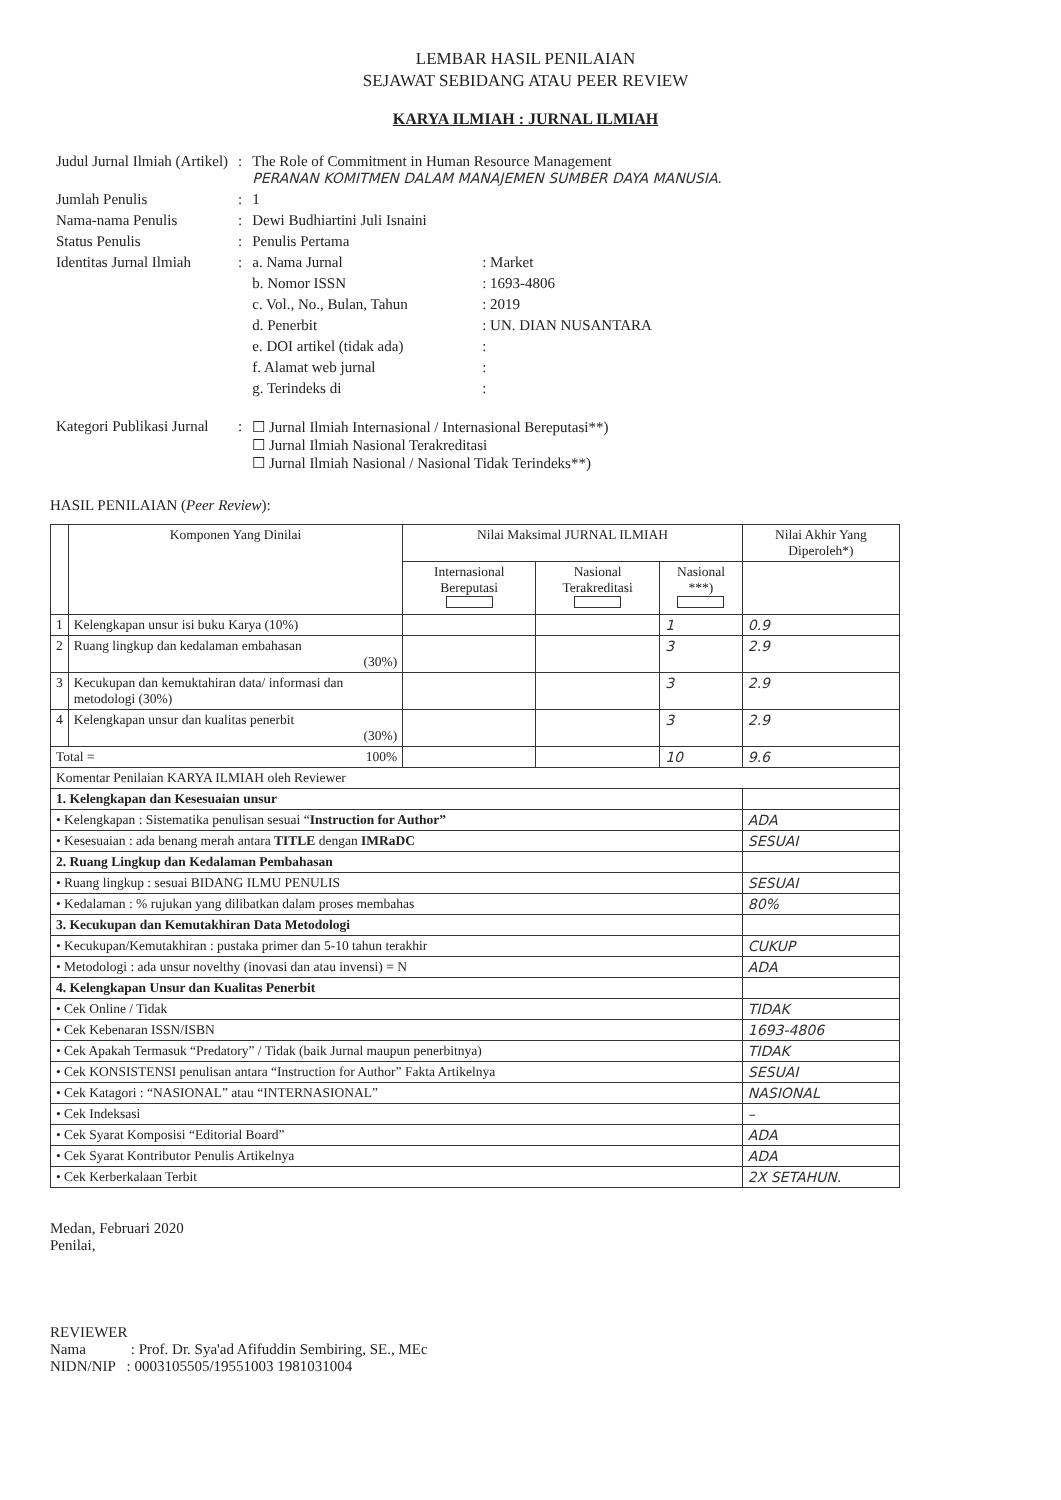LEMBAR HASIL PENILAIAN
SEJAWAT SEBIDANG ATAU PEER REVIEW
KARYA ILMIAH : JURNAL ILMIAH
| Judul Jurnal Ilmiah (Artikel) | : | The Role of Commitment in Human Resource Management PERANAN KOMITMEN DALAM MANAJEMEN SUMBER DAYA MANUSIA. | |
| Jumlah Penulis | : | 1 | |
| Nama-nama Penulis | : | Dewi Budhiartini Juli Isnaini | |
| Status Penulis | : | Penulis Pertama | |
| Identitas Jurnal Ilmiah | : | a. Nama Jurnal | : Market |
| | | b. Nomor ISSN | : 1693-4806 |
| | | c. Vol., No., Bulan, Tahun | : 2019 |
| | | d. Penerbit | : UN. DIAN NUSANTARA |
| | | e. DOI artikel (tidak ada) | : |
| | | f. Alamat web jurnal | : |
| | | g. Terindeks di | : |
| Kategori Publikasi Jurnal | : | ☐ Jurnal Ilmiah Internasional / Internasional Bereputasi**) ☐ Jurnal Ilmiah Nasional Terakreditasi ☐ Jurnal Ilmiah Nasional / Nasional Tidak Terindeks**) | |
HASIL PENILAIAN (Peer Review):
| | Komponen Yang Dinilai | Nilai Maksimal JURNAL ILMIAH | | | Nilai Akhir Yang Diperoleh*) |
| --- | --- | --- | --- | --- | --- |
| | | Internasional Bereputasi | Nasional Terakreditasi | Nasional ***) | |
| 1 | Kelengkapan unsur isi buku Karya (10%) | | | 1 | 0.9 |
| 2 | Ruang lingkup dan kedalaman embahasan (30%) | | | 3 | 2.9 |
| 3 | Kecukupan dan kemuktahiran data/ informasi dan metodologi (30%) | | | 3 | 2.9 |
| 4 | Kelengkapan unsur dan kualitas penerbit (30%) | | | 3 | 2.9 |
| Total = 100% | | | | 10 | 9.6 |
| Komentar Penilaian KARYA ILMIAH oleh Reviewer | | | | | |
| 1. Kelengkapan dan Kesesuaian unsur | | | | | |
| • Kelengkapan : Sistematika penulisan sesuai “ Instruction for Author” | | | | | ADA |
| • Kesesuaian : ada benang merah antara TITLE dengan IMRaDC | | | | | SESUAI |
| 2. Ruang Lingkup dan Kedalaman Pembahasan | | | | | |
| • Ruang lingkup : sesuai BIDANG ILMU PENULIS | | | | | SESUAI |
| • Kedalaman : % rujukan yang dilibatkan dalam proses membahas | | | | | 80% |
| 3. Kecukupan dan Kemutakhiran Data Metodologi | | | | | |
| • Kecukupan/Kemutakhiran : pustaka primer dan 5-10 tahun terakhir | | | | | CUKUP |
| • Metodologi : ada unsur novelthy (inovasi dan atau invensi) = N | | | | | ADA |
| 4. Kelengkapan Unsur dan Kualitas Penerbit | | | | | |
| • Cek Online / Tidak | | | | | TIDAK |
| • Cek Kebenaran ISSN/ISBN | | | | | 1693-4806 |
| • Cek Apakah Termasuk “Predatory” / Tidak (baik Jurnal maupun penerbitnya) | | | | | TIDAK |
| • Cek KONSISTENSI penulisan antara “Instruction for Author” Fakta Artikelnya | | | | | SESUAI |
| • Cek Katagori : “NASIONAL” atau “INTERNASIONAL” | | | | | NASIONAL |
| • Cek Indeksasi | | | | | – |
| • Cek Syarat Komposisi “Editorial Board” | | | | | ADA |
| • Cek Syarat Kontributor Penulis Artikelnya | | | | | ADA |
| • Cek Kerberkalaan Terbit | | | | | 2X SETAHUN. |
Medan, Februari 2020
Penilai,
REVIEWER
Nama : Prof. Dr. Sya'ad Afifuddin Sembiring, SE., MEc
NIDN/NIP : 0003105505/19551003 1981031004